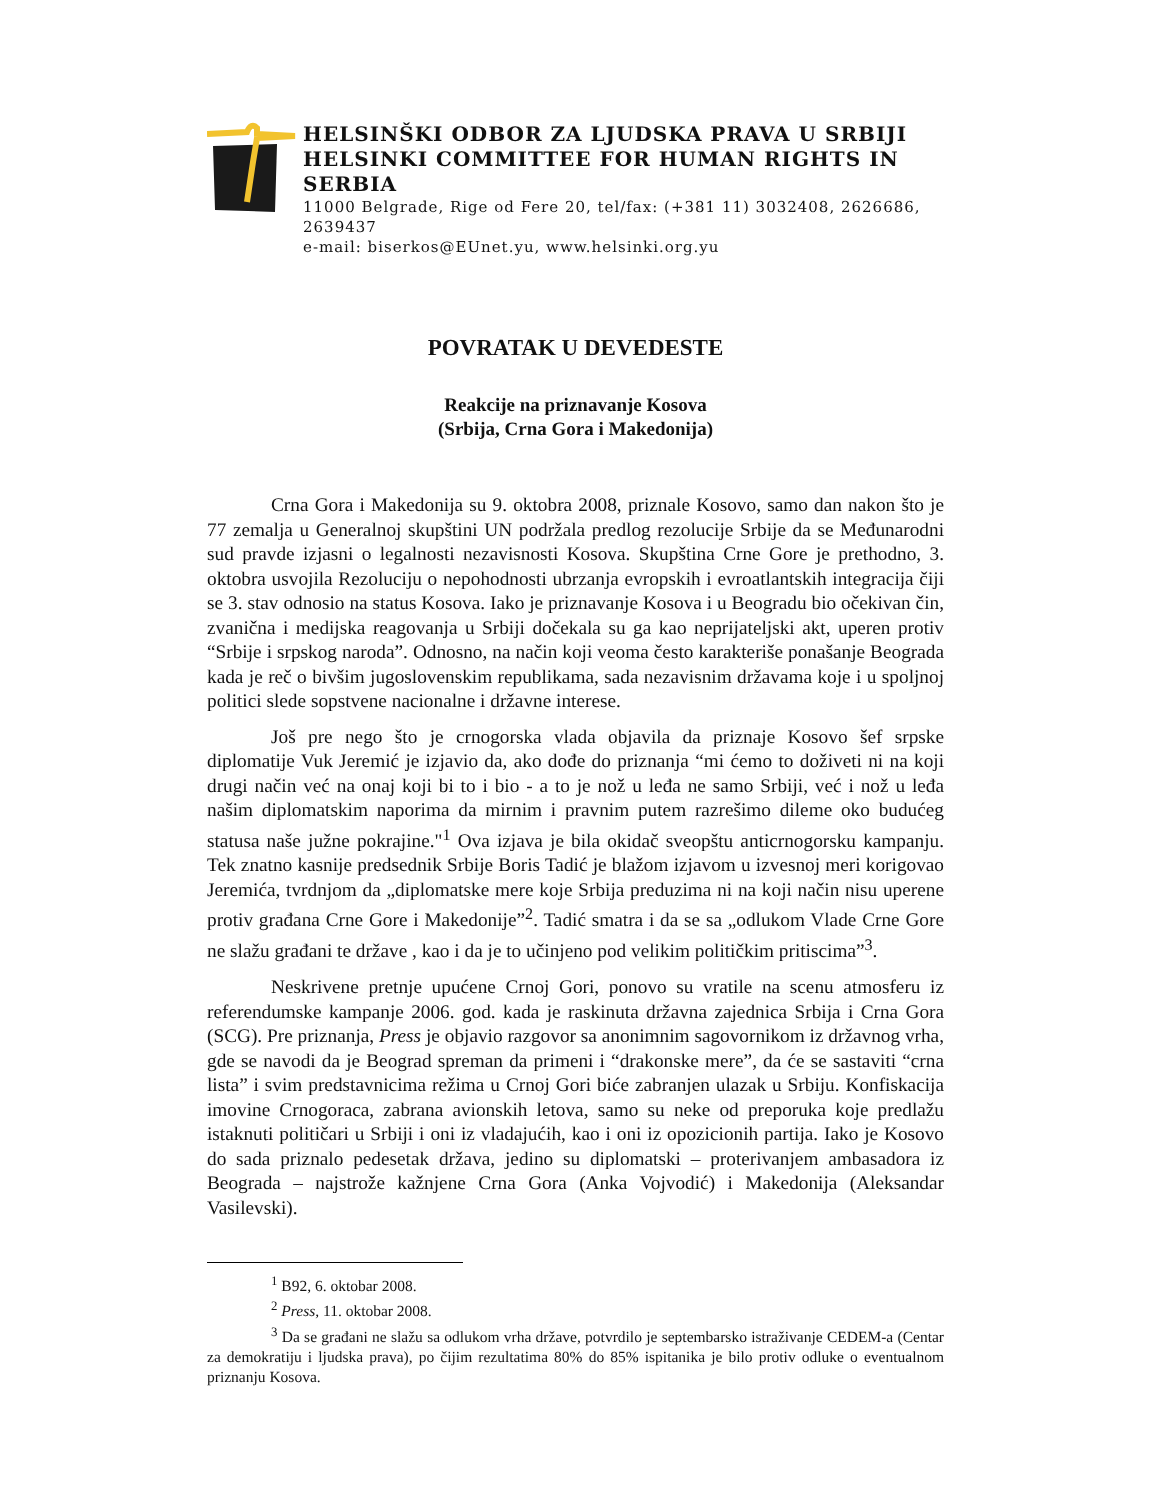HELSINŠKI ODBOR ZA LJUDSKA PRAVA U SRBIJI
HELSINKI COMMITTEE FOR HUMAN RIGHTS IN SERBIA
11000 Belgrade, Rige od Fere 20, tel/fax: (+381 11) 3032408, 2626686, 2639437
e-mail: biserkos@EUnet.yu, www.helsinki.org.yu
POVRATAK U DEVEDESTE
Reakcije na priznavanje Kosova
(Srbija, Crna Gora i Makedonija)
Crna Gora i Makedonija su 9. oktobra 2008, priznale Kosovo, samo dan nakon što je 77 zemalja u Generalnoj skupštini UN podržala predlog rezolucije Srbije da se Međunarodni sud pravde izjasni o legalnosti nezavisnosti Kosova. Skupština Crne Gore je prethodno, 3. oktobra usvojila Rezoluciju o nepohodnosti ubrzanja evropskih i evroatlantskih integracija čiji se 3. stav odnosio na status Kosova. Iako je priznavanje Kosova i u Beogradu bio očekivan čin, zvanična i medijska reagovanja u Srbiji dočekala su ga kao neprijateljski akt, uperen protiv “Srbije i srpskog naroda”. Odnosno, na način koji veoma često karakteriše ponašanje Beograda kada je reč o bivšim jugoslovenskim republikama, sada nezavisnim državama koje i u spoljnoj politici slede sopstvene nacionalne i državne interese.
Još pre nego što je crnogorska vlada objavila da priznaje Kosovo šef srpske diplomatije Vuk Jeremić je izjavio da, ako dođe do priznanja “mi ćemo to doživeti ni na koji drugi način već na onaj koji bi to i bio - a to je nož u leđa ne samo Srbiji, već i nož u leđa našim diplomatskim naporima da mirnim i pravnim putem razrešimo dileme oko budućeg statusa naše južne pokrajine."<sup>1</sup> Ova izjava je bila okidač sveopštu anticrnogorsku kampanju. Tek znatno kasnije predsednik Srbije Boris Tadić je blažom izjavom u izvesnoj meri korigovao Jeremića, tvrdnjom da „diplomatske mere koje Srbija preduzima ni na koji način nisu uperene protiv građana Crne Gore i Makedonije”<sup>2</sup>. Tadić smatra i da se sa „odlukom Vlade Crne Gore ne slažu građani te države , kao i da je to učinjeno pod velikim političkim pritiscima”<sup>3</sup>.
Neskrivene pretnje upućene Crnoj Gori, ponovo su vratile na scenu atmosferu iz referendumske kampanje 2006. god. kada je raskinuta državna zajednica Srbija i Crna Gora (SCG). Pre priznanja, Press je objavio razgovor sa anonimnim sagovornikom iz državnog vrha, gde se navodi da je Beograd spreman da primeni i “drakonske mere”, da će se sastaviti “crna lista” i svim predstavnicima režima u Crnoj Gori biće zabranjen ulazak u Srbiju. Konfiskacija imovine Crnogoraca, zabrana avionskih letova, samo su neke od preporuka koje predlažu istaknuti političari u Srbiji i oni iz vladajućih, kao i oni iz opozicionih partija. Iako je Kosovo do sada priznalo pedesetak država, jedino su diplomatski – proterivanjem ambasadora iz Beograda – najstrože kažnjene Crna Gora (Anka Vojvodić) i Makedonija (Aleksandar Vasilevski).
<sup>1</sup> B92, 6. oktobar 2008.
<sup>2</sup> Press, 11. oktobar 2008.
<sup>3</sup> Da se građani ne slažu sa odlukom vrha države, potvrdilo je septembarsko istraživanje CEDEM-a (Centar za demokratiju i ljudska prava), po čijim rezultatima 80% do 85% ispitanika je bilo protiv odluke o eventualnom priznanju Kosova.